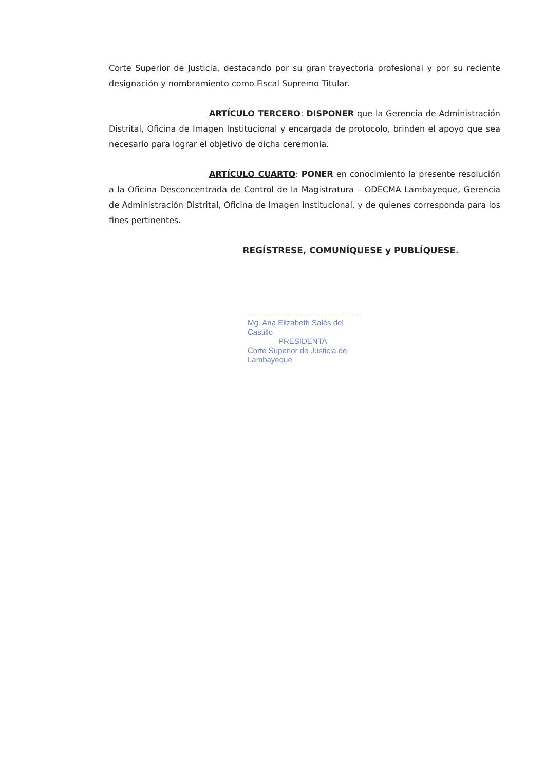Corte Superior de Justicia, destacando por su gran trayectoria profesional y por su reciente designación y nombramiento como Fiscal Supremo Titular.
ARTÍCULO TERCERO: DISPONER que la Gerencia de Administración Distrital, Oficina de Imagen Institucional y encargada de protocolo, brinden el apoyo que sea necesario para lograr el objetivo de dicha ceremonia.
ARTÍCULO CUARTO: PONER en conocimiento la presente resolución a la Oficina Desconcentrada de Control de la Magistratura – ODECMA Lambayeque, Gerencia de Administración Distrital, Oficina de Imagen Institucional, y de quienes corresponda para los fines pertinentes.
REGÍSTRESE, COMUNÍQUESE y PUBLÍQUESE.
Mg. Ana Elizabeth Salés del Castillo
PRESIDENTA
Corte Superior de Justicia de Lambayeque